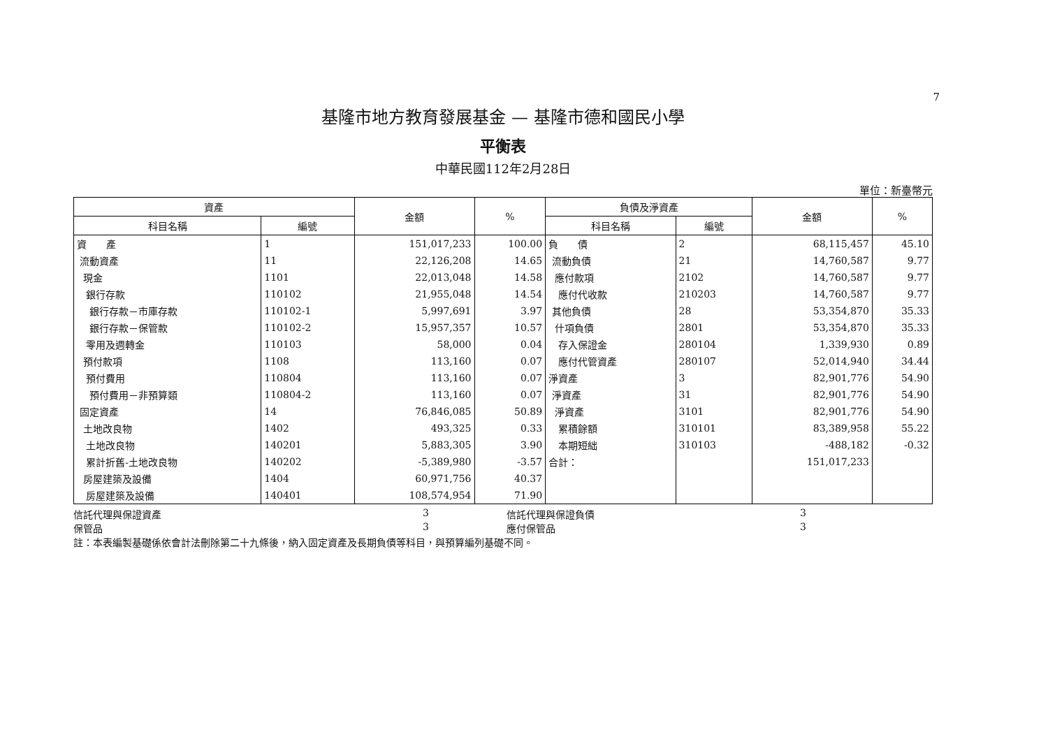7
基隆市地方教育發展基金 — 基隆市德和國民小學
平衡表
中華民國112年2月28日
單位：新臺幣元
| 資產 | | 金額 | % | 負債及淨資產 | | 金額 | % |
| --- | --- | --- | --- | --- | --- | --- | --- |
| 科目名稱 | 編號 | | | 科目名稱 | 編號 | | |
| 資 產 | 1 | 151,017,233 | 100.00 | 負 債 | 2 | 68,115,457 | 45.10 |
| 流動資產 | 11 | 22,126,208 | 14.65 | 流動負債 | 21 | 14,760,587 | 9.77 |
| 現金 | 1101 | 22,013,048 | 14.58 | 應付款項 | 2102 | 14,760,587 | 9.77 |
| 銀行存款 | 110102 | 21,955,048 | 14.54 | 應付代收款 | 210203 | 14,760,587 | 9.77 |
| 銀行存款－市庫存款 | 110102-1 | 5,997,691 | 3.97 | 其他負債 | 28 | 53,354,870 | 35.33 |
| 銀行存款－保管款 | 110102-2 | 15,957,357 | 10.57 | 什項負債 | 2801 | 53,354,870 | 35.33 |
| 零用及週轉金 | 110103 | 58,000 | 0.04 | 存入保證金 | 280104 | 1,339,930 | 0.89 |
| 預付款項 | 1108 | 113,160 | 0.07 | 應付代管資產 | 280107 | 52,014,940 | 34.44 |
| 預付費用 | 110804 | 113,160 | 0.07 | 淨資產 | 3 | 82,901,776 | 54.90 |
| 預付費用－非預算類 | 110804-2 | 113,160 | 0.07 | 淨資產 | 31 | 82,901,776 | 54.90 |
| 固定資產 | 14 | 76,846,085 | 50.89 | 淨資產 | 3101 | 82,901,776 | 54.90 |
| 土地改良物 | 1402 | 493,325 | 0.33 | 累積餘額 | 310101 | 83,389,958 | 55.22 |
| 土地改良物 | 140201 | 5,883,305 | 3.90 | 本期短絀 | 310103 | -488,182 | -0.32 |
| 累計折舊-土地改良物 | 140202 | -5,389,980 | -3.57 | 合計： | | 151,017,233 | |
| 房屋建築及設備 | 1404 | 60,971,756 | 40.37 | | | | |
| 房屋建築及設備 | 140401 | 108,574,954 | 71.90 | | | | |
信託代理與保證資產 3 信託代理與保證負債 3
保管品 3 應付保管品 3
註：本表編製基礎係依會計法刪除第二十九條後，納入固定資產及長期負債等科目，與預算編列基礎不同。